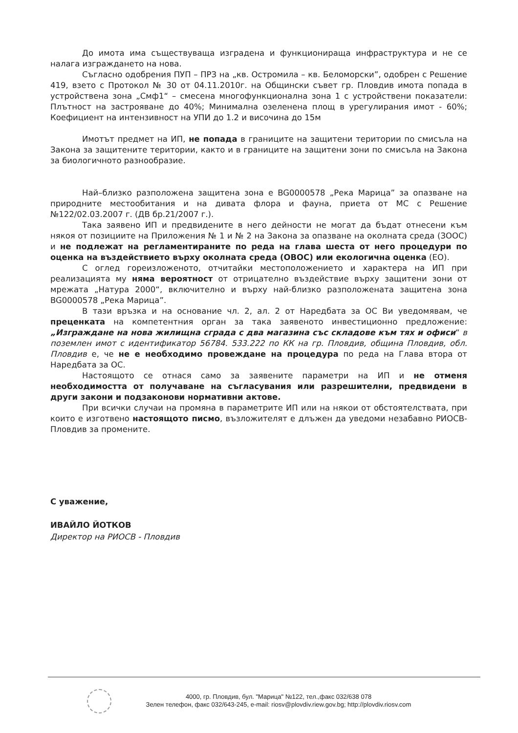До имота има съществуваща изградена и функционираща инфраструктура и не се налага изграждането на нова.
Съгласно одобрения ПУП – ПРЗ на „кв. Остромила – кв. Беломорски”, одобрен с Решение 419, взето с Протокол № 30 от 04.11.2010г. на Общински съвет гр. Пловдив имота попада в устройствена зона „Смф1“ – смесена многофункционална зона 1 с устройствени показатели: Плътност на застрояване до 40%; Минимална озеленена площ в урегулирания имот - 60%; Коефициент на интензивност на УПИ до 1.2 и височина до 15м
Имотът предмет на ИП, не попада в границите на защитени територии по смисъла на Закона за защитените територии, както и в границите на защитени зони по смисъла на Закона за биологичното разнообразие.
Най–близко разположена защитена зона е BG0000578 „Река Марица” за опазване на природните местообитания и на дивата флора и фауна, приета от МС с Решение №122/02.03.2007 г. (ДВ бр.21/2007 г.).
Така заявено ИП и предвидените в него дейности не могат да бъдат отнесени към някоя от позициите на Приложения № 1 и № 2 на Закона за опазване на околната среда (ЗООС) и не подлежат на регламентираните по реда на глава шеста от него процедури по оценка на въздействието върху околната среда (ОВОС) или екологична оценка (ЕО).
С оглед гореизложеното, отчитайки местоположението и характера на ИП при реализацията му няма вероятност от отрицателно въздействие върху защитени зони от мрежата „Натура 2000“, включително и върху най-близко разположената защитена зона BG0000578 „Река Марица”.
В тази връзка и на основание чл. 2, ал. 2 от Наредбата за ОС Ви уведомявам, че преценката на компетентния орган за така заявеното инвестиционно предложение: „Изграждане на нова жилищна сграда с два магазина със складове към тях и офиси“ в поземлен имот с идентификатор 56784. 533.222 по КК на гр. Пловдив, община Пловдив, обл. Пловдив е, че не е необходимо провеждане на процедура по реда на Глава втора от Наредбата за ОС.
Настоящото се отнася само за заявените параметри на ИП и не отменя необходимостта от получаване на съгласувания или разрешителни, предвидени в други закони и подзаконови нормативни актове.
При всички случаи на промяна в параметрите ИП или на някои от обстоятелствата, при които е изготвено настоящото писмо, възложителят е длъжен да уведоми незабавно РИОСВ-Пловдив за промените.
С уважение,
ИВАЙЛО ЙОТКОВ
Директор на РИОСВ - Пловдив
4000, гр. Пловдив, бул. "Марица" №122, тел.,факс 032/638 078
Зелен телефон, факс 032/643-245, e-mail: riosv@plovdiv.riew.gov.bg; http://plovdiv.riosv.com